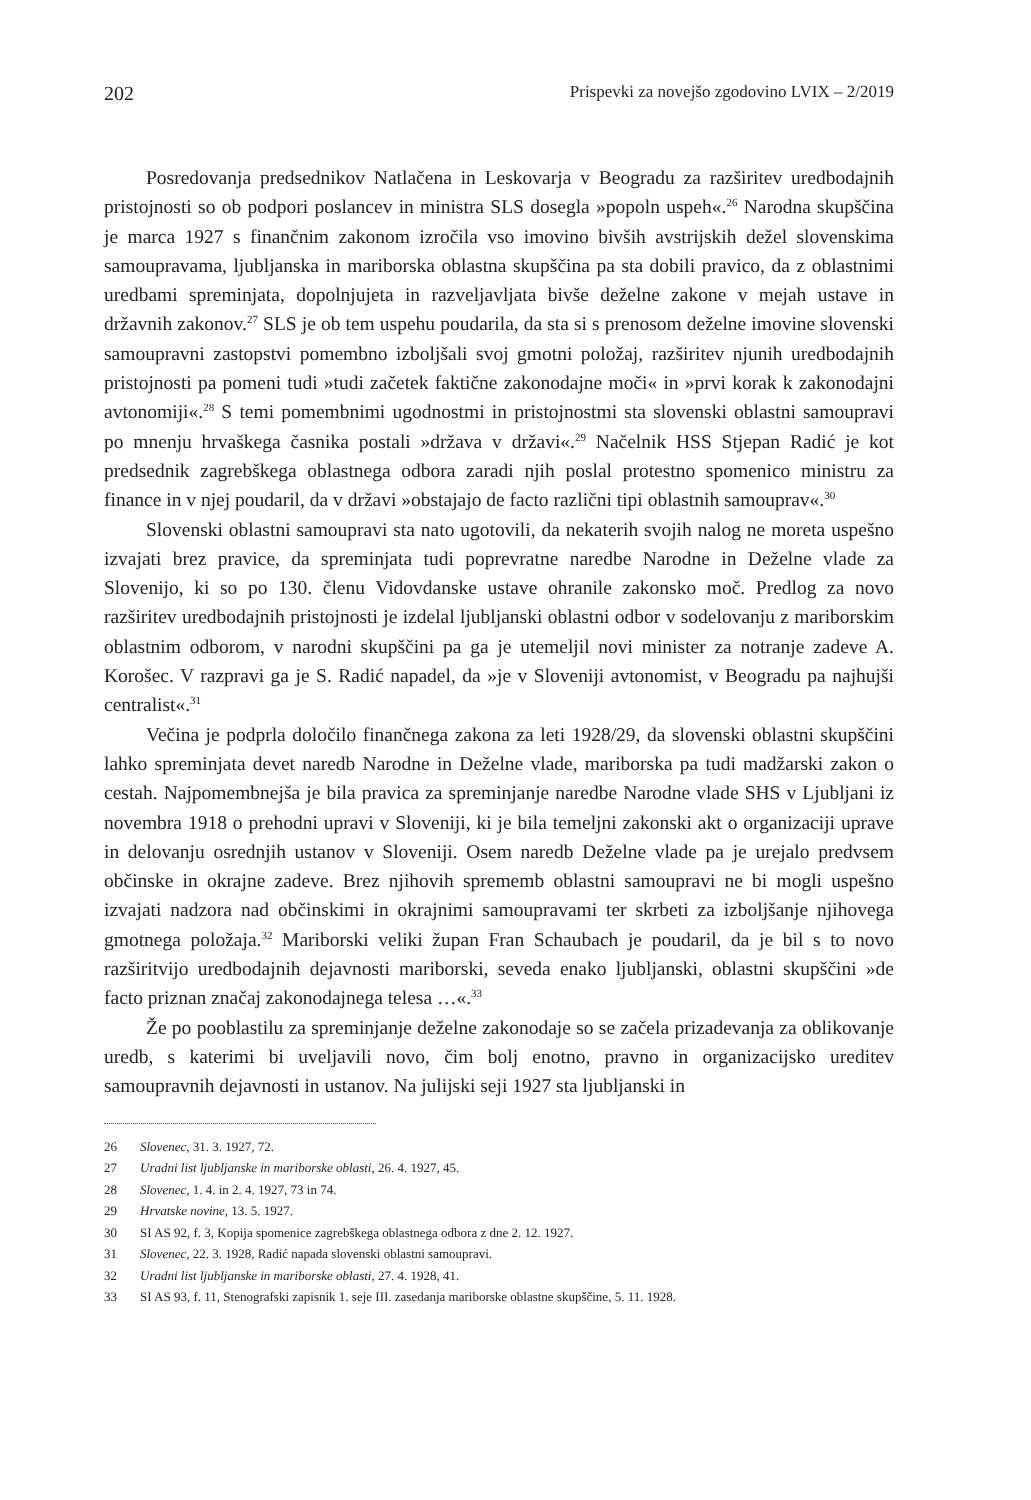202 Prispevki za novejšo zgodovino LVIX – 2/2019
Posredovanja predsednikov Natlačena in Leskovarja v Beogradu za razširitev uredbodajnih pristojnosti so ob podpori poslancev in ministra SLS dosegla »popoln uspeh«.<sup>26</sup> Narodna skupščina je marca 1927 s finančnim zakonom izročila vso imovino bivših avstrijskih dežel slovenskima samoupravama, ljubljanska in mariborska oblastna skupščina pa sta dobili pravico, da z oblastnimi uredbami spreminjata, dopolnjujeta in razveljavljata bivše deželne zakone v mejah ustave in državnih zakonov.<sup>27</sup> SLS je ob tem uspehu poudarila, da sta si s prenosom deželne imovine slovenski samoupravni zastopstvi pomembno izboljšali svoj gmotni položaj, razširitev njunih uredbodajnih pristojnosti pa pomeni tudi »tudi začetek faktične zakonodajne moči« in »prvi korak k zakonodajni avtonomiji«.<sup>28</sup> S temi pomembnimi ugodnostmi in pristojnostmi sta slovenski oblastni samoupravi po mnenju hrvaškega časnika postali »država v državi«.<sup>29</sup> Načelnik HSS Stjepan Radić je kot predsednik zagrebškega oblastnega odbora zaradi njih poslal protestno spomenico ministru za finance in v njej poudaril, da v državi »obstajajo de facto različni tipi oblastnih samouprav«.<sup>30</sup>
Slovenski oblastni samoupravi sta nato ugotovili, da nekaterih svojih nalog ne moreta uspešno izvajati brez pravice, da spreminjata tudi poprevratne naredbe Narodne in Deželne vlade za Slovenijo, ki so po 130. členu Vidovdanske ustave ohranile zakonsko moč. Predlog za novo razširitev uredbodajnih pristojnosti je izdelal ljubljanski oblastni odbor v sodelovanju z mariborskim oblastnim odborom, v narodni skupščini pa ga je utemeljil novi minister za notranje zadeve A. Korošec. V razpravi ga je S. Radić napadel, da »je v Sloveniji avtonomist, v Beogradu pa najhujši centralist«.<sup>31</sup>
Večina je podprla določilo finančnega zakona za leti 1928/29, da slovenski oblastni skupščini lahko spreminjata devet naredb Narodne in Deželne vlade, mariborska pa tudi madžarski zakon o cestah. Najpomembnejša je bila pravica za spreminjanje naredbe Narodne vlade SHS v Ljubljani iz novembra 1918 o prehodni upravi v Sloveniji, ki je bila temeljni zakonski akt o organizaciji uprave in delovanju osrednjih ustanov v Sloveniji. Osem naredb Deželne vlade pa je urejalo predvsem občinske in okrajne zadeve. Brez njihovih sprememb oblastni samoupravi ne bi mogli uspešno izvajati nadzora nad občinskimi in okrajnimi samoupravami ter skrbeti za izboljšanje njihovega gmotnega položaja.<sup>32</sup> Mariborski veliki župan Fran Schaubach je poudaril, da je bil s to novo razširitvijo uredbodajnih dejavnosti mariborski, seveda enako ljubljanski, oblastni skupščini »de facto priznan značaj zakonodajnega telesa …«.<sup>33</sup>
Že po pooblastilu za spreminjanje deželne zakonodaje so se začela prizadevanja za oblikovanje uredb, s katerimi bi uveljavili novo, čim bolj enotno, pravno in organizacijsko ureditev samoupravnih dejavnosti in ustanov. Na julijski seji 1927 sta ljubljanski in
26 Slovenec, 31. 3. 1927, 72.
27 Uradni list ljubljanske in mariborske oblasti, 26. 4. 1927, 45.
28 Slovenec, 1. 4. in 2. 4. 1927, 73 in 74.
29 Hrvatske novine, 13. 5. 1927.
30 SI AS 92, f. 3, Kopija spomenice zagrebškega oblastnega odbora z dne 2. 12. 1927.
31 Slovenec, 22. 3. 1928, Radić napada slovenski oblastni samoupravi.
32 Uradni list ljubljanske in mariborske oblasti, 27. 4. 1928, 41.
33 SI AS 93, f. 11, Stenografski zapisnik 1. seje III. zasedanja mariborske oblastne skupščine, 5. 11. 1928.